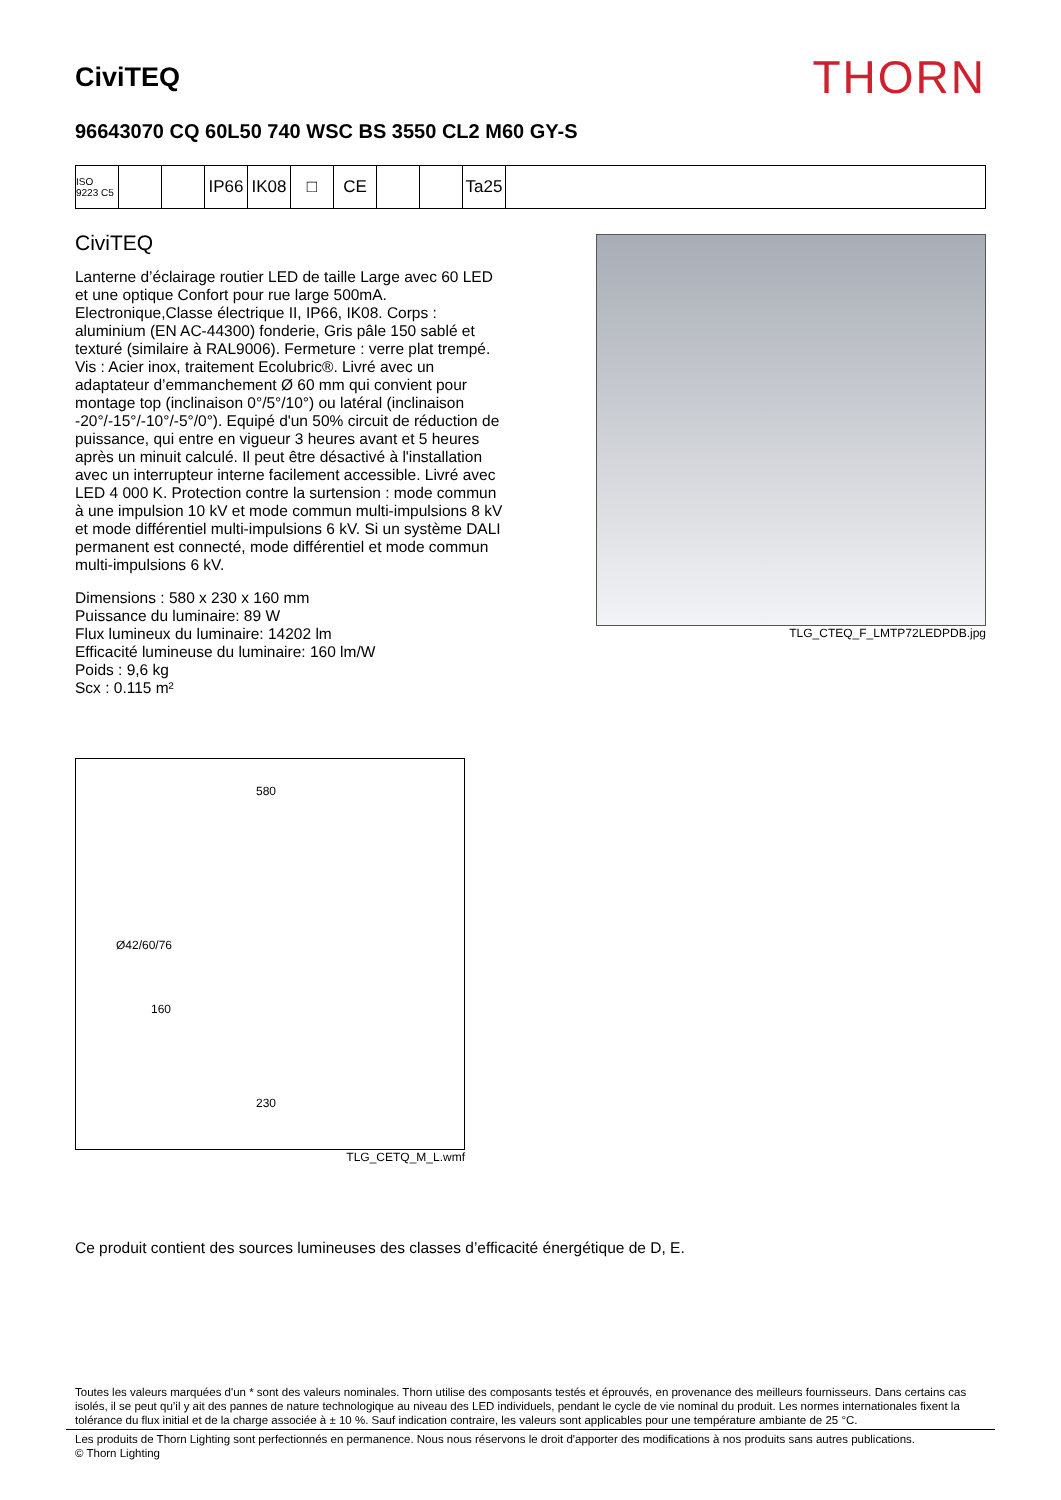CiviTEQ
THORN
96643070 CQ 60L50 740 WSC BS 3550 CL2 M60 GY-S
ISO 9223 C5
IP66 IK08 □ CE Ta25
CiviTEQ
Lanterne d’éclairage routier LED de taille Large avec 60 LED et une optique Confort pour rue large 500mA. Electronique,Classe électrique II, IP66, IK08. Corps : aluminium (EN AC-44300) fonderie, Gris pâle 150 sablé et texturé (similaire à RAL9006). Fermeture : verre plat trempé. Vis : Acier inox, traitement Ecolubric®. Livré avec un adaptateur d’emmanchement Ø 60 mm qui convient pour montage top (inclinaison 0°/5°/10°) ou latéral (inclinaison -20°/-15°/-10°/-5°/0°). Equipé d'un 50% circuit de réduction de puissance, qui entre en vigueur 3 heures avant et 5 heures après un minuit calculé. Il peut être désactivé à l'installation avec un interrupteur interne facilement accessible. Livré avec LED 4 000 K. Protection contre la surtension : mode commun à une impulsion 10 kV et mode commun multi-impulsions 8 kV et mode différentiel multi-impulsions 6 kV. Si un système DALI permanent est connecté, mode différentiel et mode commun multi-impulsions 6 kV.
Dimensions : 580 x 230 x 160 mm
Puissance du luminaire: 89 W
Flux lumineux du luminaire: 14202 lm
Efficacité lumineuse du luminaire: 160 lm/W
Poids : 9,6 kg
Scx : 0.115 m²
TLG_CTEQ_F_LMTP72LEDPDB.jpg
580
Ø42/60/76
160
230
TLG_CETQ_M_L.wmf
Ce produit contient des sources lumineuses des classes d’efficacité énergétique de D, E.
Toutes les valeurs marquées d'un * sont des valeurs nominales. Thorn utilise des composants testés et éprouvés, en provenance des meilleurs fournisseurs. Dans certains cas isolés, il se peut qu’il y ait des pannes de nature technologique au niveau des LED individuels, pendant le cycle de vie nominal du produit. Les normes internationales fixent la tolérance du flux initial et de la charge associée à ± 10 %. Sauf indication contraire, les valeurs sont applicables pour une température ambiante de 25 °C.
Les produits de Thorn Lighting sont perfectionnés en permanence. Nous nous réservons le droit d'apporter des modifications à nos produits sans autres publications.
© Thorn Lighting